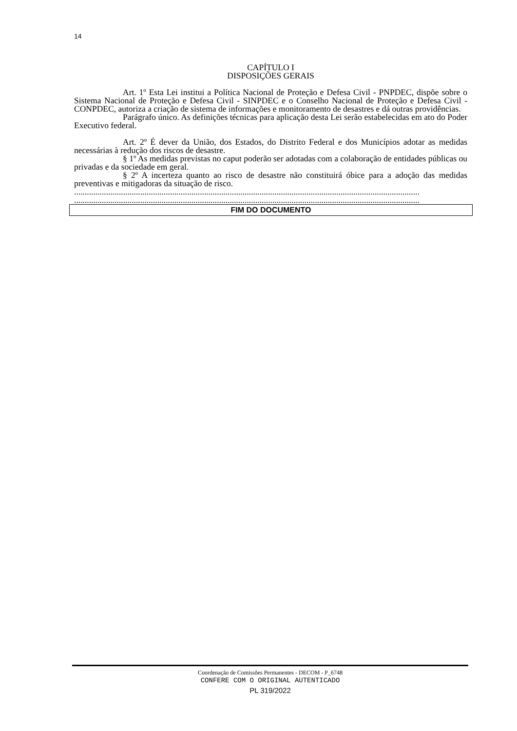14
CAPÍTULO I
DISPOSIÇÕES GERAIS
Art. 1º Esta Lei institui a Política Nacional de Proteção e Defesa Civil - PNPDEC, dispõe sobre o Sistema Nacional de Proteção e Defesa Civil - SINPDEC e o Conselho Nacional de Proteção e Defesa Civil - CONPDEC, autoriza a criação de sistema de informações e monitoramento de desastres e dá outras providências.
Parágrafo único. As definições técnicas para aplicação desta Lei serão estabelecidas em ato do Poder Executivo federal.
Art. 2º É dever da União, dos Estados, do Distrito Federal e dos Municípios adotar as medidas necessárias à redução dos riscos de desastre.
§ 1º As medidas previstas no caput poderão ser adotadas com a colaboração de entidades públicas ou privadas e da sociedade em geral.
§ 2º A incerteza quanto ao risco de desastre não constituirá óbice para a adoção das medidas preventivas e mitigadoras da situação de risco.
..................................................................................................................................................................
..................................................................................................................................................................
FIM DO DOCUMENTO
Coordenação de Comissões Permanentes - DECOM - P_6748
CONFERE COM O ORIGINAL AUTENTICADO
PL 319/2022